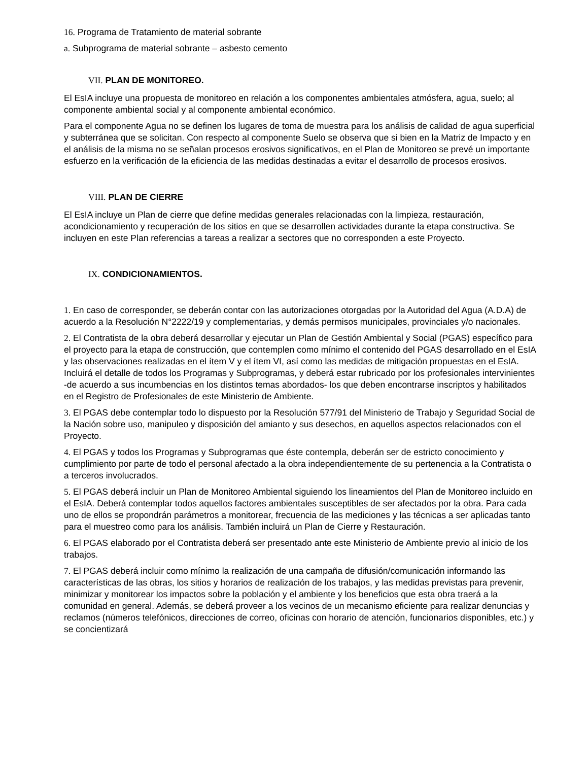16. Programa de Tratamiento de material sobrante
a. Subprograma de material sobrante – asbesto cemento
VII. PLAN DE MONITOREO.
El EsIA incluye una propuesta de monitoreo en relación a los componentes ambientales atmósfera, agua, suelo; al componente ambiental social y al componente ambiental económico.
Para el componente Agua no se definen los lugares de toma de muestra para los análisis de calidad de agua superficial y subterránea que se solicitan. Con respecto al componente Suelo se observa que si bien en la Matriz de Impacto y en el análisis de la misma no se señalan procesos erosivos significativos, en el Plan de Monitoreo se prevé un importante esfuerzo en la verificación de la eficiencia de las medidas destinadas a evitar el desarrollo de procesos erosivos.
VIII. PLAN DE CIERRE
El EsIA incluye un Plan de cierre que define medidas generales relacionadas con la limpieza, restauración, acondicionamiento y recuperación de los sitios en que se desarrollen actividades durante la etapa constructiva. Se incluyen en este Plan referencias a tareas a realizar a sectores que no corresponden a este Proyecto.
IX. CONDICIONAMIENTOS.
1. En caso de corresponder, se deberán contar con las autorizaciones otorgadas por la Autoridad del Agua (A.D.A) de acuerdo a la Resolución N°2222/19 y complementarias, y demás permisos municipales, provinciales y/o nacionales.
2. El Contratista de la obra deberá desarrollar y ejecutar un Plan de Gestión Ambiental y Social (PGAS) específico para el proyecto para la etapa de construcción, que contemplen como mínimo el contenido del PGAS desarrollado en el EsIA y las observaciones realizadas en el ítem V y el ítem VI, así como las medidas de mitigación propuestas en el EsIA. Incluirá el detalle de todos los Programas y Subprogramas, y deberá estar rubricado por los profesionales intervinientes -de acuerdo a sus incumbencias en los distintos temas abordados- los que deben encontrarse inscriptos y habilitados en el Registro de Profesionales de este Ministerio de Ambiente.
3. El PGAS debe contemplar todo lo dispuesto por la Resolución 577/91 del Ministerio de Trabajo y Seguridad Social de la Nación sobre uso, manipuleo y disposición del amianto y sus desechos, en aquellos aspectos relacionados con el Proyecto.
4. El PGAS y todos los Programas y Subprogramas que éste contempla, deberán ser de estricto conocimiento y cumplimiento por parte de todo el personal afectado a la obra independientemente de su pertenencia a la Contratista o a terceros involucrados.
5. El PGAS deberá incluir un Plan de Monitoreo Ambiental siguiendo los lineamientos del Plan de Monitoreo incluido en el EsIA. Deberá contemplar todos aquellos factores ambientales susceptibles de ser afectados por la obra. Para cada uno de ellos se propondrán parámetros a monitorear, frecuencia de las mediciones y las técnicas a ser aplicadas tanto para el muestreo como para los análisis. También incluirá un Plan de Cierre y Restauración.
6. El PGAS elaborado por el Contratista deberá ser presentado ante este Ministerio de Ambiente previo al inicio de los trabajos.
7. El PGAS deberá incluir como mínimo la realización de una campaña de difusión/comunicación informando las características de las obras, los sitios y horarios de realización de los trabajos, y las medidas previstas para prevenir, minimizar y monitorear los impactos sobre la población y el ambiente y los beneficios que esta obra traerá a la comunidad en general. Además, se deberá proveer a los vecinos de un mecanismo eficiente para realizar denuncias y reclamos (números telefónicos, direcciones de correo, oficinas con horario de atención, funcionarios disponibles, etc.) y se concientizará